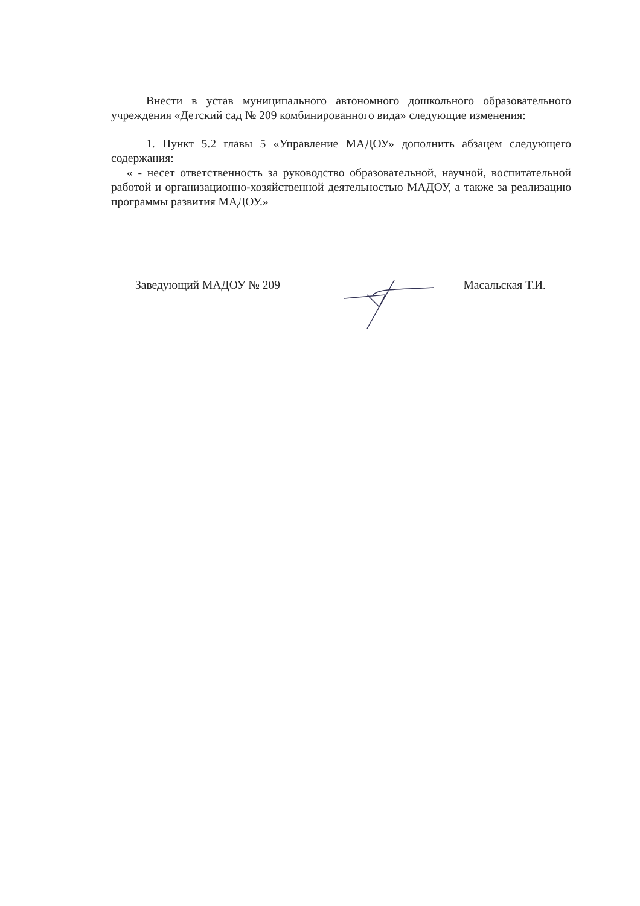Внести в устав муниципального автономного дошкольного образовательного учреждения «Детский сад № 209 комбинированного вида» следующие изменения:
1. Пункт 5.2 главы 5 «Управление МАДОУ» дополнить абзацем следующего содержания:
« - несет ответственность за руководство образовательной, научной, воспитательной работой и организационно-хозяйственной деятельностью МАДОУ, а также за реализацию программы развития МАДОУ.»
Заведующий МАДОУ № 209 Масальская Т.И.